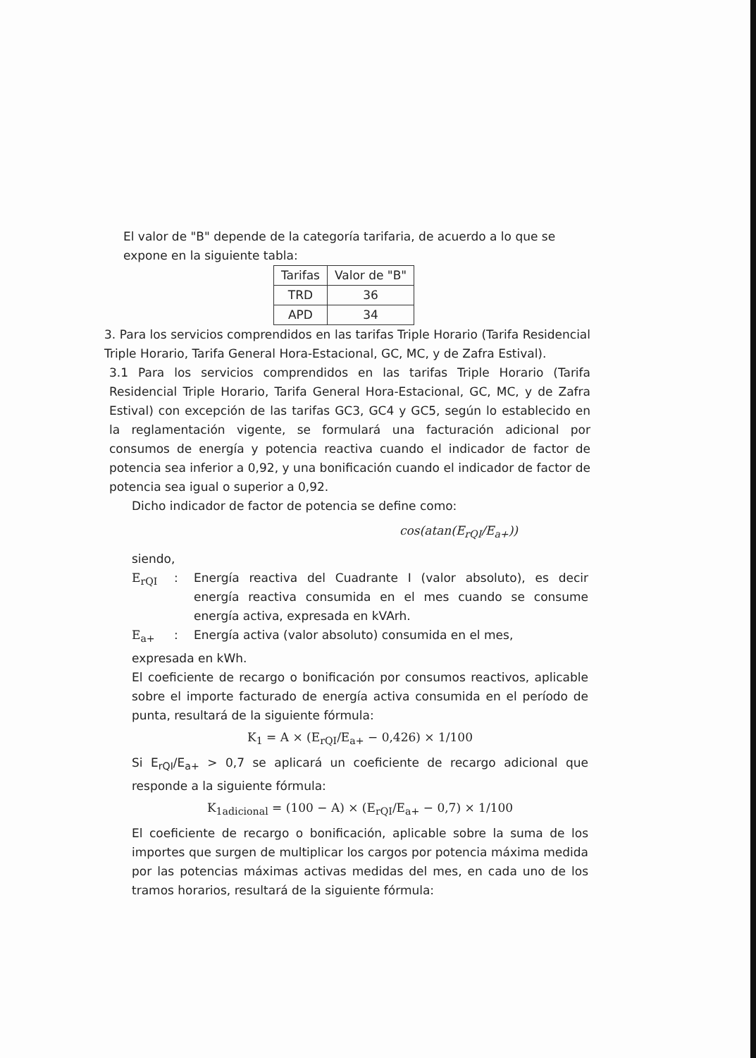El valor de "B" depende de la categoría tarifaria, de acuerdo a lo que se expone en la siguiente tabla:
| Tarifas | Valor de "B" |
| --- | --- |
| TRD | 36 |
| APD | 34 |
3. Para los servicios comprendidos en las tarifas Triple Horario (Tarifa Residencial Triple Horario, Tarifa General Hora-Estacional, GC, MC, y de Zafra Estival).
3.1 Para los servicios comprendidos en las tarifas Triple Horario (Tarifa Residencial Triple Horario, Tarifa General Hora-Estacional, GC, MC, y de Zafra Estival) con excepción de las tarifas GC3, GC4 y GC5, según lo establecido en la reglamentación vigente, se formulará una facturación adicional por consumos de energía y potencia reactiva cuando el indicador de factor de potencia sea inferior a 0,92, y una bonificación cuando el indicador de factor de potencia sea igual o superior a 0,92.
Dicho indicador de factor de potencia se define como:
cos(atan(E<sub>rQI</sub>/E<sub>a+</sub>))
siendo,
E<sub>rQI</sub>: Energía reactiva del Cuadrante I (valor absoluto), es decir energía reactiva consumida en el mes cuando se consume energía activa, expresada en kVArh.
E<sub>a+</sub>: Energía activa (valor absoluto) consumida en el mes,
expresada en kWh.
El coeficiente de recargo o bonificación por consumos reactivos, aplicable sobre el importe facturado de energía activa consumida en el período de punta, resultará de la siguiente fórmula:
K<sub>1</sub> = A × (E<sub>rQI</sub>/E<sub>a+</sub> − 0,426) × 1/100
Si E<sub>rQI</sub>/E<sub>a+</sub> > 0,7 se aplicará un coeficiente de recargo adicional que responde a la siguiente fórmula:
K<sub>1adicional</sub> = (100 − A) × (E<sub>rQI</sub>/E<sub>a+</sub> − 0,7) × 1/100
El coeficiente de recargo o bonificación, aplicable sobre la suma de los importes que surgen de multiplicar los cargos por potencia máxima medida por las potencias máximas activas medidas del mes, en cada uno de los tramos horarios, resultará de la siguiente fórmula: